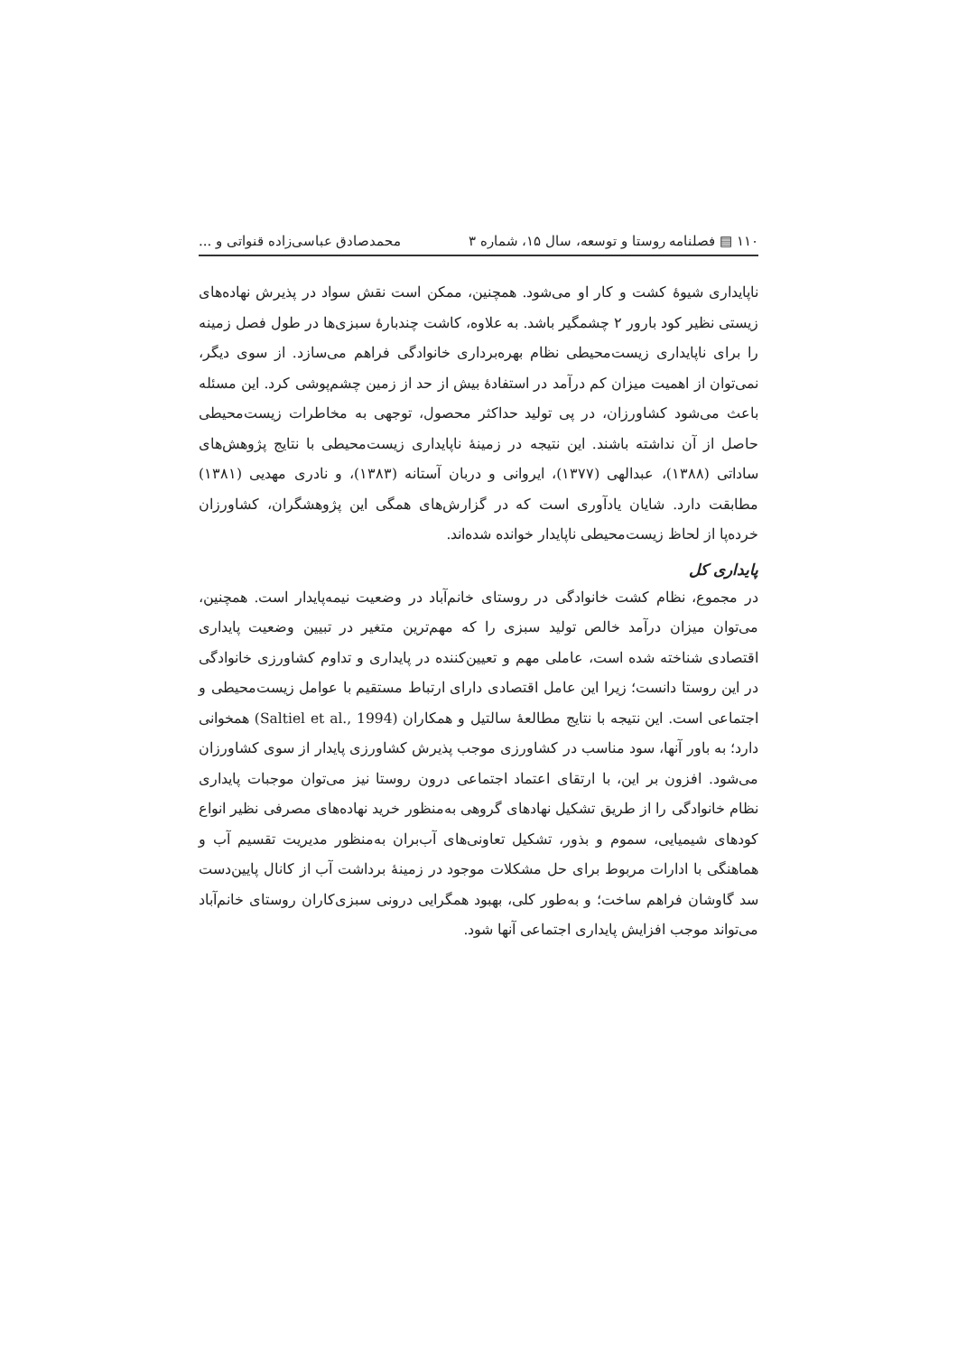۱۱۰ ▤ فصلنامه روستا و توسعه، سال ۱۵، شماره ۳ محمدصادق عباسی‌زاده قنواتی و ...
ناپایداری شیوهٔ کشت و کار او می‌شود. همچنین، ممکن است نقش سواد در پذیرش نهاده‌های زیستی نظیر کود بارور ۲ چشمگیر باشد. به علاوه، کاشت چندبارهٔ سبزی‌ها در طول فصل زمینه را برای ناپایداری زیست‌محیطی نظام بهره‌برداری خانوادگی فراهم می‌سازد. از سوی دیگر، نمی‌توان از اهمیت میزان کم درآمد در استفادهٔ بیش از حد از زمین چشم‌پوشی کرد. این مسئله باعث می‌شود کشاورزان، در پی تولید حداکثر محصول، توجهی به مخاطرات زیست‌محیطی حاصل از آن نداشته باشند. این نتیجه در زمینهٔ ناپایداری زیست‌محیطی با نتایج پژوهش‌های ساداتی (۱۳۸۸)، عبدالهی (۱۳۷۷)، ایروانی و دربان آستانه (۱۳۸۳)، و نادری مهدیی (۱۳۸۱) مطابقت دارد. شایان یادآوری است که در گزارش‌های همگی این پژوهشگران، کشاورزان خرده‌پا از لحاظ زیست‌محیطی ناپایدار خوانده شده‌اند.
پایداری کل
در مجموع، نظام کشت خانوادگی در روستای خانم‌آباد در وضعیت نیمه‌پایدار است. همچنین، می‌توان میزان درآمد خالص تولید سبزی را که مهم‌ترین متغیر در تبیین وضعیت پایداری اقتصادی شناخته شده است، عاملی مهم و تعیین‌کننده در پایداری و تداوم کشاورزی خانوادگی در این روستا دانست؛ زیرا این عامل اقتصادی دارای ارتباط مستقیم با عوامل زیست‌محیطی و اجتماعی است. این نتیجه با نتایج مطالعهٔ سالتیل و همکاران (Saltiel et al., 1994) همخوانی دارد؛ به باور آنها، سود مناسب در کشاورزی موجب پذیرش کشاورزی پایدار از سوی کشاورزان می‌شود. افزون بر این، با ارتقای اعتماد اجتماعی درون روستا نیز می‌توان موجبات پایداری نظام خانوادگی را از طریق تشکیل نهادهای گروهی به‌منظور خرید نهاده‌های مصرفی نظیر انواع کودهای شیمیایی، سموم و بذور، تشکیل تعاونی‌های آب‌بران به‌منظور مدیریت تقسیم آب و هماهنگی با ادارات مربوط برای حل مشکلات موجود در زمینهٔ برداشت آب از کانال پایین‌دست سد گاوشان فراهم ساخت؛ و به‌طور کلی، بهبود همگرایی درونی سبزی‌کاران روستای خانم‌آباد می‌تواند موجب افزایش پایداری اجتماعی آنها شود.